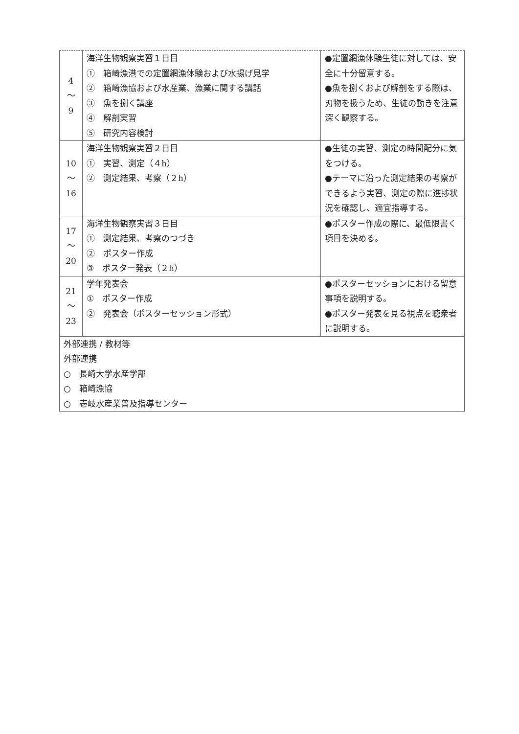| 4 ～ 9 | 海洋生物観察実習１日目 ① 箱崎漁港での定置網漁体験および水揚げ見学 ② 箱崎漁協および水産業、漁業に関する講話 ③ 魚を捌く講座 ④ 解剖実習 ⑤ 研究内容検討 | ●定置網漁体験生徒に対しては、安全に十分留意する。 ●魚を捌くおよび解剖をする際は、刃物を扱うため、生徒の動きを注意深く観察する。 |
| 10 ～ 16 | 海洋生物観察実習２日目 ① 実習、測定（４h） ② 測定結果、考察（２h） | ●生徒の実習、測定の時間配分に気をつける。 ●テーマに沿った測定結果の考察ができるよう実習、測定の際に進捗状況を確認し、適宜指導する。 |
| 17 ～ 20 | 海洋生物観察実習３日目 ① 測定結果、考察のつづき ② ポスター作成 ③ ポスター発表（２h） | ●ポスター作成の際に、最低限書く項目を決める。 |
| 21 ～ 23 | 学年発表会 ① ポスター作成 ② 発表会（ポスターセッション形式） | ●ポスターセッションにおける留意事項を説明する。 ●ポスター発表を見る視点を聴衆者に説明する。 |
| 外部連携 / 教材等 外部連携 ○ 長崎大学水産学部 ○ 箱崎漁協 ○ 壱岐水産業普及指導センター | | |